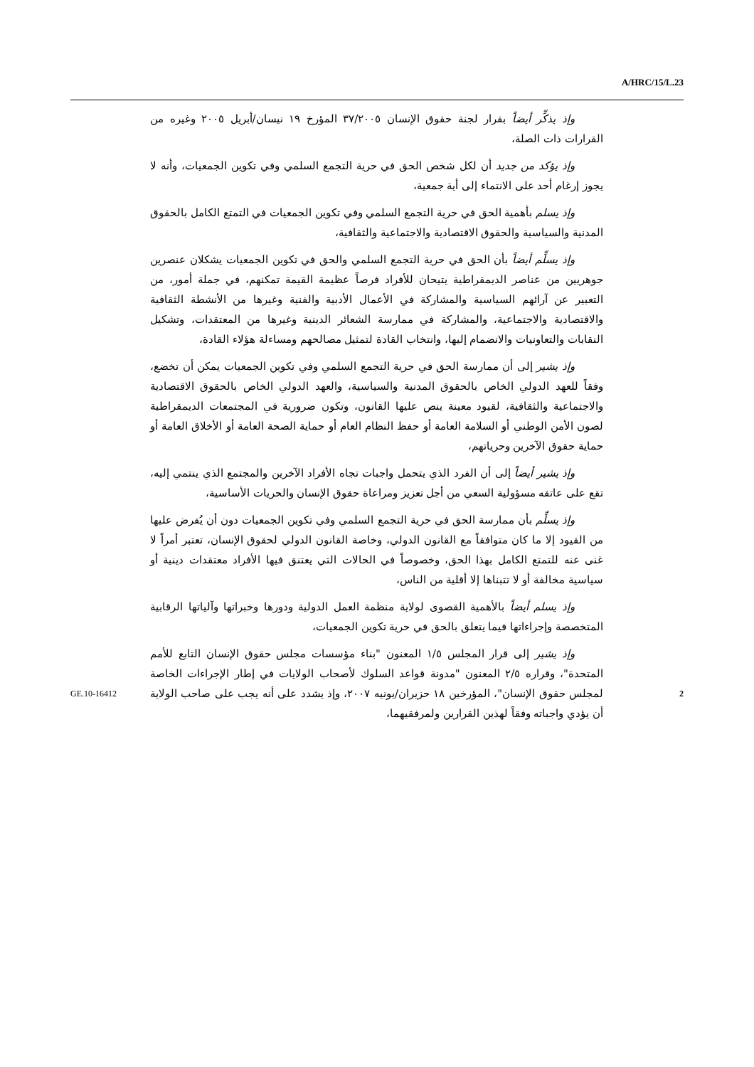A/HRC/15/L.23
وإذ يذكِّر أيضاً بقرار لجنة حقوق الإنسان ٣٧/٢٠٠٥ المؤرخ ١٩ نيسان/أبريل ٢٠٠٥ وغيره من القرارات ذات الصلة،
وإذ يؤكد من جديد أن لكل شخص الحق في حرية التجمع السلمي وفي تكوين الجمعيات، وأنه لا يجوز إرغام أحد على الانتماء إلى أية جمعية،
وإذ يسلم بأهمية الحق في حرية التجمع السلمي وفي تكوين الجمعيات في التمتع الكامل بالحقوق المدنية والسياسية والحقوق الاقتصادية والاجتماعية والثقافية،
وإذ يسلِّم أيضاً بأن الحق في حرية التجمع السلمي والحق في تكوين الجمعيات يشكلان عنصرين جوهريين من عناصر الديمقراطية يتيحان للأفراد فرصاً عظيمة القيمة تمكنهم، في جملة أمور، من التعبير عن آرائهم السياسية والمشاركة في الأعمال الأدبية والفنية وغيرها من الأنشطة الثقافية والاقتصادية والاجتماعية، والمشاركة في ممارسة الشعائر الدينية وغيرها من المعتقدات، وتشكيل النقابات والتعاونيات والانضمام إليها، وانتخاب القادة لتمثيل مصالحهم ومساءلة هؤلاء القادة،
وإذ يشير إلى أن ممارسة الحق في حرية التجمع السلمي وفي تكوين الجمعيات يمكن أن تخضع، وفقاً للعهد الدولي الخاص بالحقوق المدنية والسياسية، والعهد الدولي الخاص بالحقوق الاقتصادية والاجتماعية والثقافية، لقيود معينة ينص عليها القانون، وتكون ضرورية في المجتمعات الديمقراطية لصون الأمن الوطني أو السلامة العامة أو حفظ النظام العام أو حماية الصحة العامة أو الأخلاق العامة أو حماية حقوق الآخرين وحرياتهم،
وإذ يشير أيضاً إلى أن الفرد الذي يتحمل واجبات تجاه الأفراد الآخرين والمجتمع الذي ينتمي إليه، تقع على عاتقه مسؤولية السعي من أجل تعزيز ومراعاة حقوق الإنسان والحريات الأساسية،
وإذ يسلِّم بأن ممارسة الحق في حرية التجمع السلمي وفي تكوين الجمعيات دون أن يُفرض عليها من القيود إلا ما كان متوافقاً مع القانون الدولي، وخاصة القانون الدولي لحقوق الإنسان، تعتبر أمراً لا غنى عنه للتمتع الكامل بهذا الحق، وخصوصاً في الحالات التي يعتنق فيها الأفراد معتقدات دينية أو سياسية مخالفة أو لا تتبناها إلا أقلية من الناس،
وإذ يسلم أيضاً بالأهمية القصوى لولاية منظمة العمل الدولية ودورها وخبراتها وآلياتها الرقابية المتخصصة وإجراءاتها فيما يتعلق بالحق في حرية تكوين الجمعيات،
وإذ يشير إلى قرار المجلس ١/٥ المعنون "بناء مؤسسات مجلس حقوق الإنسان التابع للأمم المتحدة"، وقراره ٢/٥ المعنون "مدونة قواعد السلوك لأصحاب الولايات في إطار الإجراءات الخاصة لمجلس حقوق الإنسان"، المؤرخين ١٨ حزيران/يونيه ٢٠٠٧، وإذ يشدد على أنه يجب على صاحب الولاية أن يؤدي واجباته وفقاً لهذين القرارين ولمرفقيهما،
GE.10-16412 2